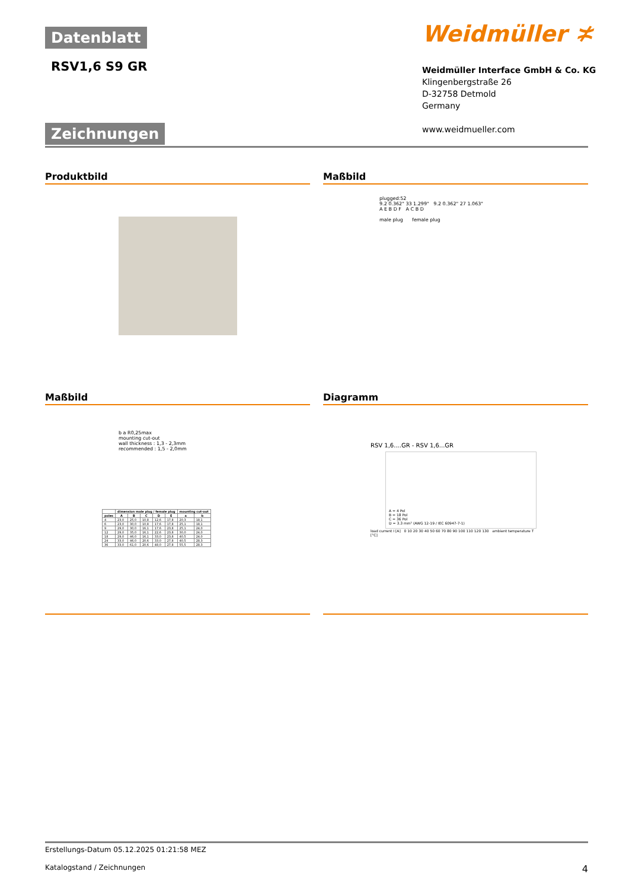Datenblatt
RSV1,6 S9 GR
Weidmüller ≭
Weidmüller Interface GmbH & Co. KG
Klingenbergstraße 26
D-32758 Detmold
Germany
www.weidmueller.com
Zeichnungen
Produktbild Maßbild
plugged:52
9.2 0.362" 33 1.299" 9.2 0.362" 27 1.063"
A E B D F A C B D
male plug female plug
Maßbild Diagramm
b a R0,25max
mounting cut-out
wall thickness : 1,3 - 2,3mm
recommended : 1,5 - 2,0mm
| | dimension male plug / female plug | | | | | mounting cut-out | |
| --- | --- | --- | --- | --- | --- | --- | --- |
| poles | A | B | C | D | E | a | b |
| 4 | 23,0 | 25,0 | 10,8 | 12,6 | 17,8 | 20,3 | 18,1 |
| 6 | 23,0 | 30,0 | 10,8 | 17,6 | 17,8 | 25,1 | 18,1 |
| 9 | 29,0 | 30,0 | 16,1 | 17,6 | 23,8 | 25,1 | 24,0 |
| 12 | 29,0 | 35,0 | 16,1 | 22,6 | 23,8 | 30,0 | 24,0 |
| 18 | 29,0 | 46,0 | 16,1 | 33,0 | 23,8 | 40,5 | 24,0 |
| 24 | 33,0 | 46,0 | 20,6 | 33,0 | 27,8 | 40,5 | 28,3 |
| 36 | 33,0 | 61,0 | 20,6 | 48,0 | 27,8 | 55,5 | 28,3 |
RSV 1,6....GR - RSV 1,6...GR
A = 4 Pol
B = 18 Pol
C = 36 Pol
D = 3.3 mm² (AWG 12-19 / IEC 60947-7-1)
load current I [A] 0 10 20 30 40 50 60 70 80 90 100 110 120 130 ambient temperature T [°C]
Erstellungs-Datum 05.12.2025 01:21:58 MEZ
Katalogstand / Zeichnungen 4